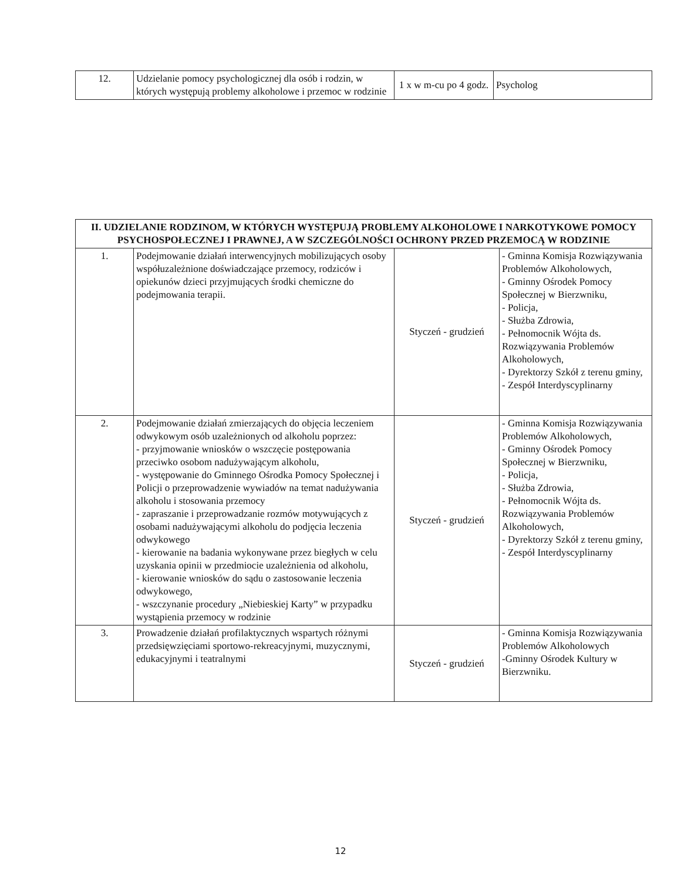| 12. | Udzielanie pomocy psychologicznej dla osób i rodzin, w których występują problemy alkoholowe i przemoc w rodzinie | 1 x w m-cu po 4 godz. | Psycholog |
| II. UDZIELANIE RODZINOM, W KTÓRYCH WYSTĘPUJĄ PROBLEMY ALKOHOLOWE I NARKOTYKOWE POMOCY PSYCHOSPOŁECZNEJ I PRAWNEJ, A W SZCZEGÓLNOŚCI OCHRONY PRZED PRZEMOCĄ W RODZINIE | | | |
| --- | --- | --- | --- |
| 1. | Podejmowanie działań interwencyjnych mobilizujących osoby współuzależnione doświadczające przemocy, rodziców i opiekunów dzieci przyjmujących środki chemiczne do podejmowania terapii. | Styczeń - grudzień | - Gminna Komisja Rozwiązywania Problemów Alkoholowych, - Gminny Ośrodek Pomocy Społecznej w Bierzwniku, - Policja, - Służba Zdrowia, - Pełnomocnik Wójta ds. Rozwiązywania Problemów Alkoholowych, - Dyrektorzy Szkół z terenu gminy, - Zespół Interdyscyplinarny |
| 2. | Podejmowanie działań zmierzających do objęcia leczeniem odwykowym osób uzależnionych od alkoholu poprzez: - przyjmowanie wniosków o wszczęcie postępowania przeciwko osobom nadużywającym alkoholu, - występowanie do Gminnego Ośrodka Pomocy Społecznej i Policji o przeprowadzenie wywiadów na temat nadużywania alkoholu i stosowania przemocy - zapraszanie i przeprowadzanie rozmów motywujących z osobami nadużywającymi alkoholu do podjęcia leczenia odwykowego - kierowanie na badania wykonywane przez biegłych w celu uzyskania opinii w przedmiocie uzależnienia od alkoholu, - kierowanie wniosków do sądu o zastosowanie leczenia odwykowego, - wszczynanie procedury „Niebieskiej Karty” w przypadku wystąpienia przemocy w rodzinie | Styczeń - grudzień | - Gminna Komisja Rozwiązywania Problemów Alkoholowych, - Gminny Ośrodek Pomocy Społecznej w Bierzwniku, - Policja, - Służba Zdrowia, - Pełnomocnik Wójta ds. Rozwiązywania Problemów Alkoholowych, - Dyrektorzy Szkół z terenu gminy, - Zespół Interdyscyplinarny |
| 3. | Prowadzenie działań profilaktycznych wspartych różnymi przedsięwzięciami sportowo-rekreacyjnymi, muzycznymi, edukacyjnymi i teatralnymi | Styczeń - grudzień | - Gminna Komisja Rozwiązywania Problemów Alkoholowych -Gminny Ośrodek Kultury w Bierzwniku. |
12